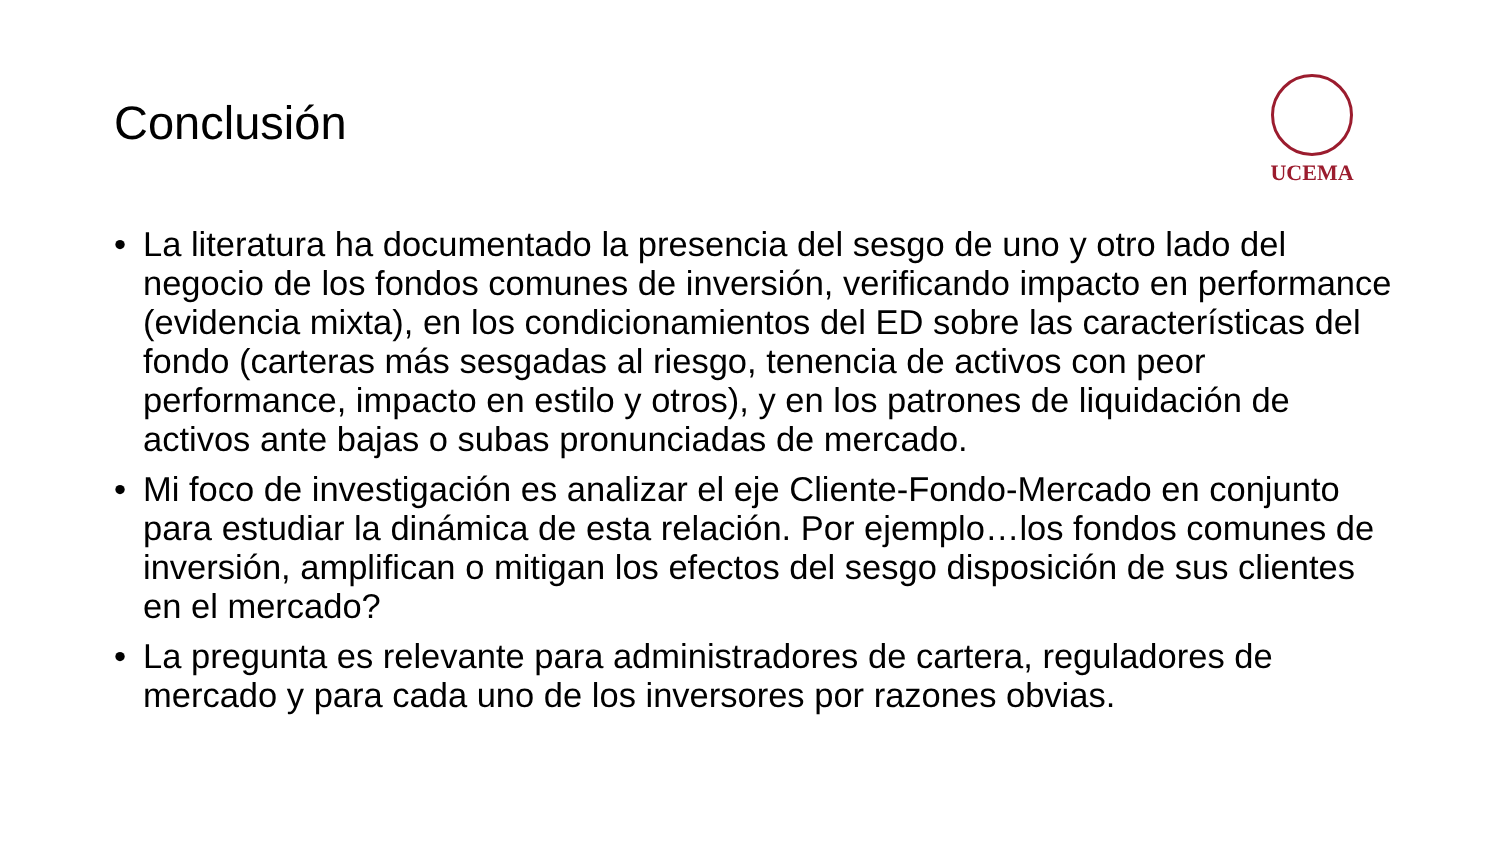Conclusión
UCEMA
• La literatura ha documentado la presencia del sesgo de uno y otro lado del negocio de los fondos comunes de inversión, verificando impacto en performance (evidencia mixta), en los condicionamientos del ED sobre las características del fondo (carteras más sesgadas al riesgo, tenencia de activos con peor performance, impacto en estilo y otros), y en los patrones de liquidación de activos ante bajas o subas pronunciadas de mercado.
• Mi foco de investigación es analizar el eje Cliente-Fondo-Mercado en conjunto para estudiar la dinámica de esta relación. Por ejemplo…los fondos comunes de inversión, amplifican o mitigan los efectos del sesgo disposición de sus clientes en el mercado?
• La pregunta es relevante para administradores de cartera, reguladores de mercado y para cada uno de los inversores por razones obvias.